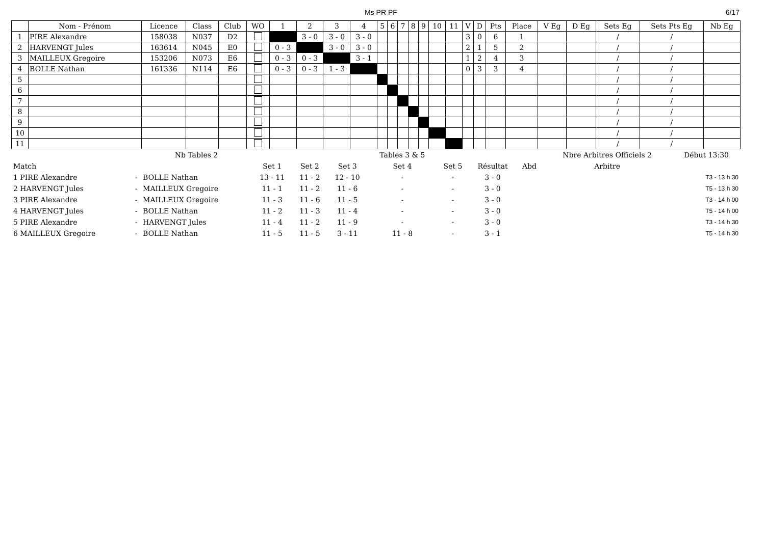Ms PR PF 6/17
| | Nom - Prénom | Licence | Class | Club | WO | 1 | 2 | 3 | 4 | 5 | 6 | 7 | 8 | 9 | 10 | 11 | V | D | Pts | Place | V Eg | D Eg | Sets Eg | Sets Pts Eg | Nb Eg |
| --- | --- | --- | --- | --- | --- | --- | --- | --- | --- | --- | --- | --- | --- | --- | --- | --- | --- | --- | --- | --- | --- | --- | --- | --- | --- |
| 1 | PIRE Alexandre | 158038 | N037 | D2 | | | 3 - 0 | 3 - 0 | 3 - 0 | | | | | | | | 3 | 0 | 6 | 1 | | | / | / | |
| 2 | HARVENGT Jules | 163614 | N045 | E0 | | 0 - 3 | | 3 - 0 | 3 - 0 | | | | | | | | 2 | 1 | 5 | 2 | | | / | / | |
| 3 | MAILLEUX Gregoire | 153206 | N073 | E6 | | 0 - 3 | 0 - 3 | | 3 - 1 | | | | | | | | 1 | 2 | 4 | 3 | | | / | / | |
| 4 | BOLLE Nathan | 161336 | N114 | E6 | | 0 - 3 | 0 - 3 | 1 - 3 | | | | | | | | | 0 | 3 | 3 | 4 | | | / | / | |
| 5 | | | | | | | | | | | | | | | | | | | | | | | / | / | |
| 6 | | | | | | | | | | | | | | | | | | | | | | | / | / | |
| 7 | | | | | | | | | | | | | | | | | | | | | | | / | / | |
| 8 | | | | | | | | | | | | | | | | | | | | | | | / | / | |
| 9 | | | | | | | | | | | | | | | | | | | | | | | / | / | |
| 10 | | | | | | | | | | | | | | | | | | | | | | | / | / | |
| 11 | | | | | | | | | | | | | | | | | | | | | | | / | / | |
| | | Nb Tables 2 | | | | Tables 3 & 5 | | | | Nbre Arbitres Officiels 2 | Début 13:30 |
| Match | | | Set 1 | Set 2 | Set 3 | Set 4 | Set 5 | Résultat | Abd | Arbitre | |
| 1 PIRE Alexandre | - | BOLLE Nathan | 13 - 11 | 11 - 2 | 12 - 10 | - | - | 3 - 0 | | | T3 - 13 h 30 |
| 2 HARVENGT Jules | - | MAILLEUX Gregoire | 11 - 1 | 11 - 2 | 11 - 6 | - | - | 3 - 0 | | | T5 - 13 h 30 |
| 3 PIRE Alexandre | - | MAILLEUX Gregoire | 11 - 3 | 11 - 6 | 11 - 5 | - | - | 3 - 0 | | | T3 - 14 h 00 |
| 4 HARVENGT Jules | - | BOLLE Nathan | 11 - 2 | 11 - 3 | 11 - 4 | - | - | 3 - 0 | | | T5 - 14 h 00 |
| 5 PIRE Alexandre | - | HARVENGT Jules | 11 - 4 | 11 - 2 | 11 - 9 | - | - | 3 - 0 | | | T3 - 14 h 30 |
| 6 MAILLEUX Gregoire | - | BOLLE Nathan | 11 - 5 | 11 - 5 | 3 - 11 | 11 - 8 | - | 3 - 1 | | | T5 - 14 h 30 |